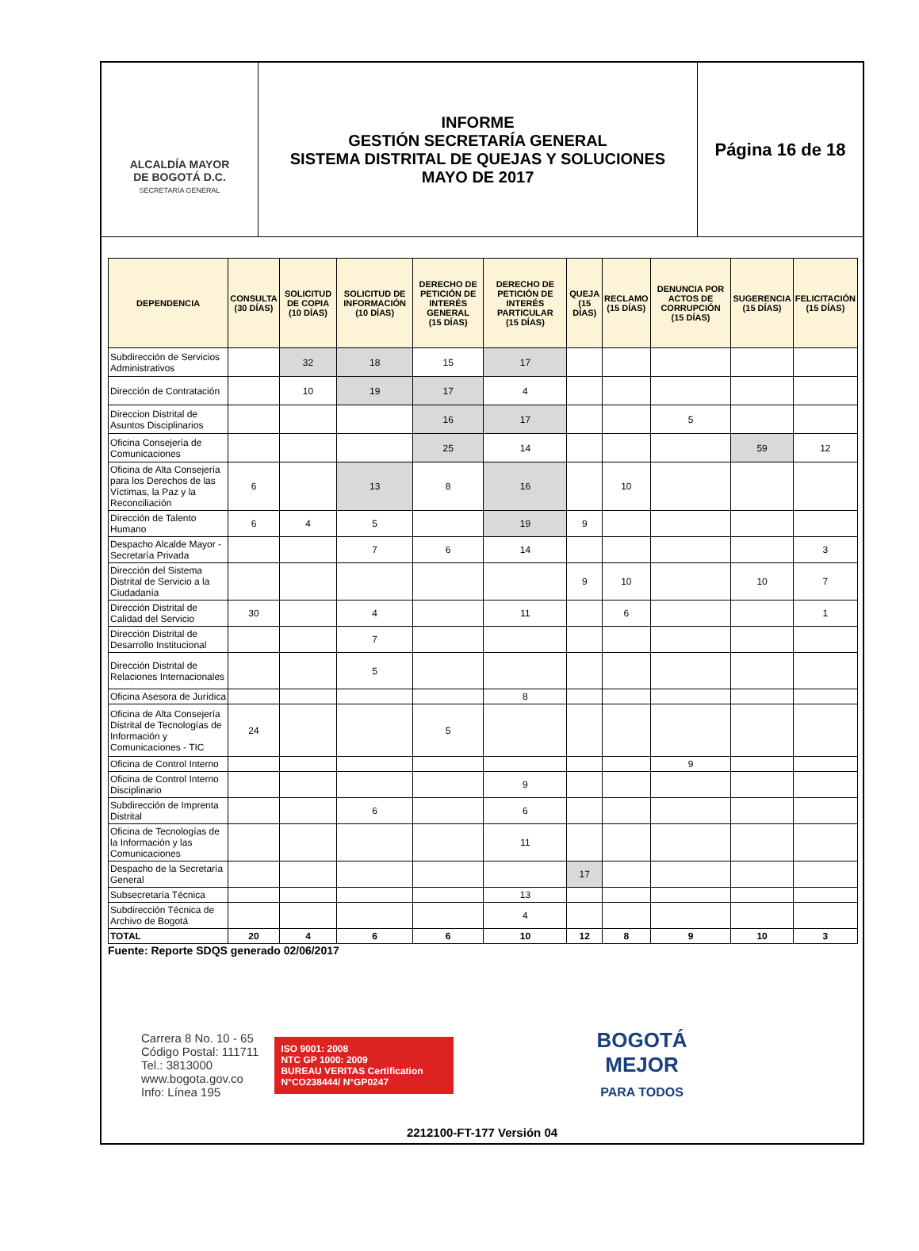ALCALDÍA MAYOR
DE BOGOTÁ D.C.
SECRETARÍA GENERAL
INFORME
GESTIÓN SECRETARÍA GENERAL
SISTEMA DISTRITAL DE QUEJAS Y SOLUCIONES
MAYO DE 2017
Página 16 de 18
| DEPENDENCIA | CONSULTA (30 DÍAS) | SOLICITUD DE COPIA (10 DÍAS) | SOLICITUD DE INFORMACIÓN (10 DÍAS) | DERECHO DE PETICIÓN DE INTERÉS GENERAL (15 DÍAS) | DERECHO DE PETICIÓN DE INTERÉS PARTICULAR (15 DÍAS) | QUEJA (15 DÍAS) | RECLAMO (15 DÍAS) | DENUNCIA POR ACTOS DE CORRUPCIÓN (15 DÍAS) | SUGERENCIA (15 DÍAS) | FELICITACIÓN (15 DÍAS) |
| --- | --- | --- | --- | --- | --- | --- | --- | --- | --- | --- |
| Subdirección de Servicios Administrativos | | 32 | 18 | 15 | 17 | | | | | |
| Dirección de Contratación | | 10 | 19 | 17 | 4 | | | | | |
| Direccion Distrital de Asuntos Disciplinarios | | | | 16 | 17 | | | 5 | | |
| Oficina Consejería de Comunicaciones | | | | 25 | 14 | | | | 59 | 12 |
| Oficina de Alta Consejería para los Derechos de las Víctimas, la Paz y la Reconciliación | 6 | | 13 | 8 | 16 | | 10 | | | |
| Dirección de Talento Humano | 6 | 4 | 5 | | 19 | 9 | | | | |
| Despacho Alcalde Mayor - Secretaría Privada | | | 7 | 6 | 14 | | | | | 3 |
| Dirección del Sistema Distrital de Servicio a la Ciudadanía | | | | | | 9 | 10 | | 10 | 7 |
| Dirección Distrital de Calidad del Servicio | 30 | | 4 | | 11 | | 6 | | | 1 |
| Dirección Distrital de Desarrollo Institucional | | | 7 | | | | | | | |
| Dirección Distrital de Relaciones Internacionales | | | 5 | | | | | | | |
| Oficina Asesora de Jurídica | | | | | 8 | | | | | |
| Oficina de Alta Consejería Distrital de Tecnologías de Información y Comunicaciones - TIC | 24 | | | 5 | | | | | | |
| Oficina de Control Interno | | | | | | | | 9 | | |
| Oficina de Control Interno Disciplinario | | | | | 9 | | | | | |
| Subdirección de Imprenta Distrital | | | 6 | | 6 | | | | | |
| Oficina de Tecnologías de la Información y las Comunicaciones | | | | | 11 | | | | | |
| Despacho de la Secretaría General | | | | | | 17 | | | | |
| Subsecretaría Técnica | | | | | 13 | | | | | |
| Subdirección Técnica de Archivo de Bogotá | | | | | 4 | | | | | |
| TOTAL | 20 | 4 | 6 | 6 | 10 | 12 | 8 | 9 | 10 | 3 |
Fuente: Reporte SDQS generado 02/06/2017
Carrera 8 No. 10 - 65
Código Postal: 111711
Tel.: 3813000
www.bogota.gov.co
Info: Línea 195
ISO 9001: 2008
NTC GP 1000: 2009
BUREAU VERITAS Certification
N°CO238444/ N°GP0247
BOGOTÁ
MEJOR
PARA TODOS
2212100-FT-177 Versión 04